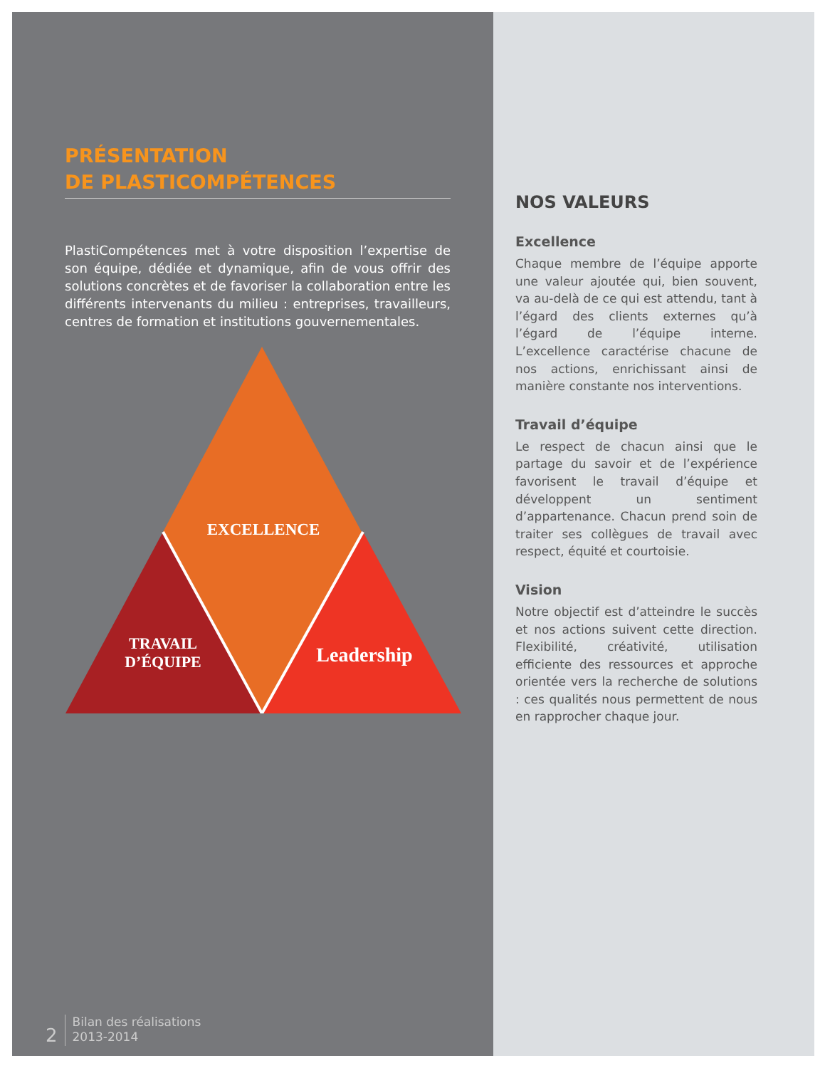PRÉSENTATION
DE PLASTICOMPÉTENCES
PlastiCompétences met à votre disposition l’expertise de son équipe, dédiée et dynamique, afin de vous offrir des solutions concrètes et de favoriser la collaboration entre les différents intervenants du milieu : entreprises, travailleurs, centres de formation et institutions gouvernementales.
EXCELLENCE
TRAVAIL
D’ÉQUIPE
Leadership
NOS VALEURS
Excellence
Chaque membre de l’équipe apporte une valeur ajoutée qui, bien souvent, va au-delà de ce qui est attendu, tant à l’égard des clients externes qu’à l’égard de l’équipe interne. L’excellence caractérise chacune de nos actions, enrichissant ainsi de manière constante nos interventions.
Travail d’équipe
Le respect de chacun ainsi que le partage du savoir et de l’expérience favorisent le travail d’équipe et développent un sentiment d’appartenance. Chacun prend soin de traiter ses collègues de travail avec respect, équité et courtoisie.
Vision
Notre objectif est d’atteindre le succès et nos actions suivent cette direction. Flexibilité, créativité, utilisation efficiente des ressources et approche orientée vers la recherche de solutions : ces qualités nous permettent de nous en rapprocher chaque jour.
2
Bilan des réalisations
2013-2014